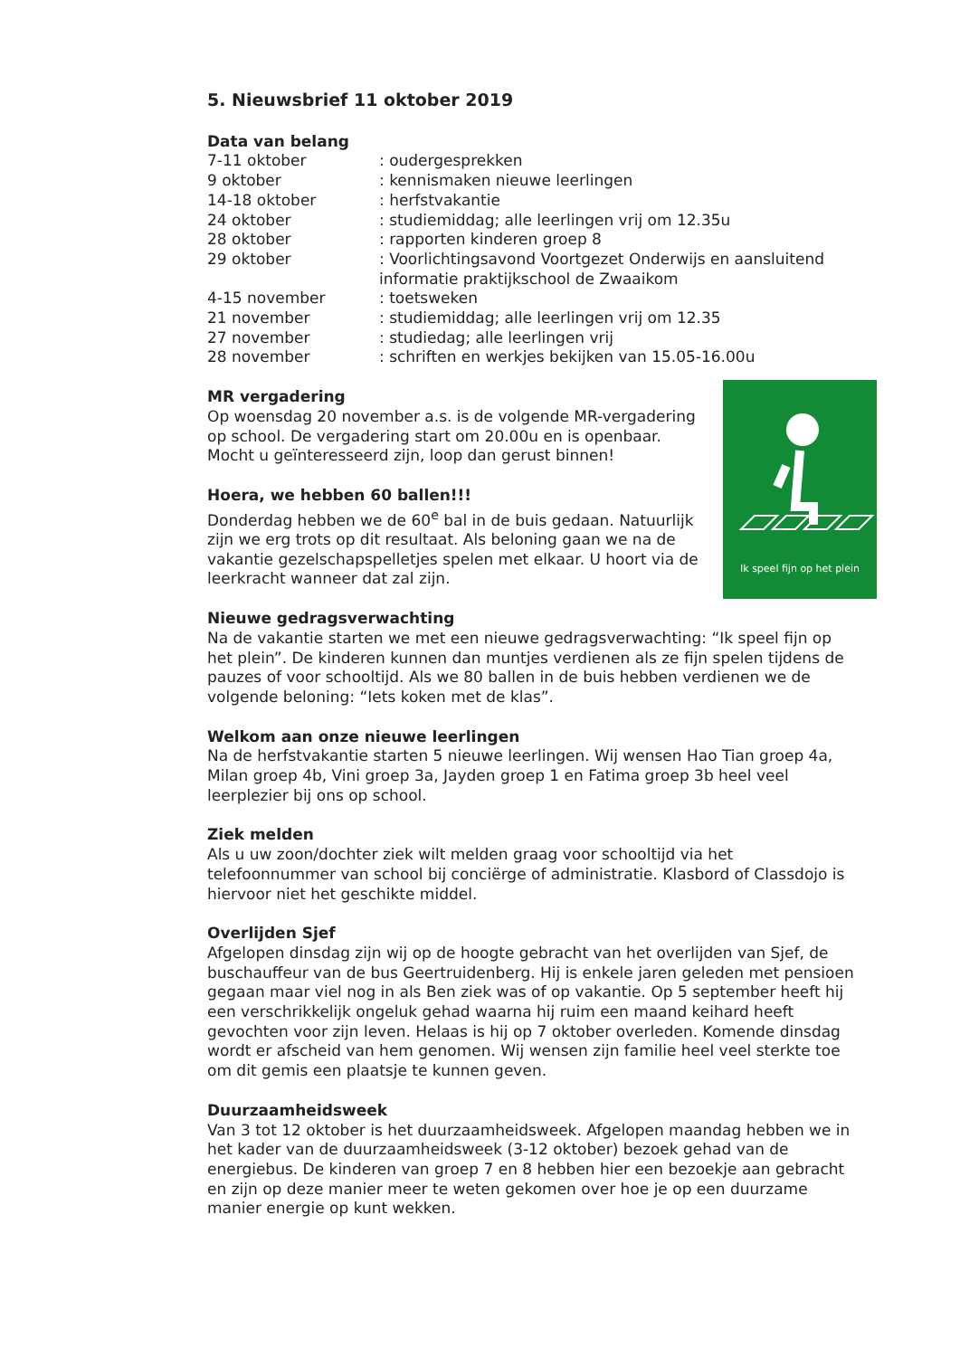5. Nieuwsbrief 11 oktober 2019
Data van belang
| 7-11 oktober | : oudergesprekken |
| 9 oktober | : kennismaken nieuwe leerlingen |
| 14-18 oktober | : herfstvakantie |
| 24 oktober | : studiemiddag; alle leerlingen vrij om 12.35u |
| 28 oktober | : rapporten kinderen groep 8 |
| 29 oktober | : Voorlichtingsavond Voortgezet Onderwijs en aansluitend informatie praktijkschool de Zwaaikom |
| 4-15 november | : toetsweken |
| 21 november | : studiemiddag; alle leerlingen vrij om 12.35 |
| 27 november | : studiedag; alle leerlingen vrij |
| 28 november | : schriften en werkjes bekijken van 15.05-16.00u |
Ik speel fijn op het plein
MR vergadering
Op woensdag 20 november a.s. is de volgende MR-vergadering op school. De vergadering start om 20.00u en is openbaar. Mocht u geïnteresseerd zijn, loop dan gerust binnen!
Hoera, we hebben 60 ballen!!!
Donderdag hebben we de 60<sup>e</sup> bal in de buis gedaan. Natuurlijk zijn we erg trots op dit resultaat. Als beloning gaan we na de vakantie gezelschapspelletjes spelen met elkaar. U hoort via de leerkracht wanneer dat zal zijn.
Nieuwe gedragsverwachting
Na de vakantie starten we met een nieuwe gedragsverwachting: “Ik speel fijn op het plein”. De kinderen kunnen dan muntjes verdienen als ze fijn spelen tijdens de pauzes of voor schooltijd. Als we 80 ballen in de buis hebben verdienen we de volgende beloning: “Iets koken met de klas”.
Welkom aan onze nieuwe leerlingen
Na de herfstvakantie starten 5 nieuwe leerlingen. Wij wensen Hao Tian groep 4a, Milan groep 4b, Vini groep 3a, Jayden groep 1 en Fatima groep 3b heel veel leerplezier bij ons op school.
Ziek melden
Als u uw zoon/dochter ziek wilt melden graag voor schooltijd via het telefoonnummer van school bij conciërge of administratie. Klasbord of Classdojo is hiervoor niet het geschikte middel.
Overlijden Sjef
Afgelopen dinsdag zijn wij op de hoogte gebracht van het overlijden van Sjef, de buschauffeur van de bus Geertruidenberg. Hij is enkele jaren geleden met pensioen gegaan maar viel nog in als Ben ziek was of op vakantie. Op 5 september heeft hij een verschrikkelijk ongeluk gehad waarna hij ruim een maand keihard heeft gevochten voor zijn leven. Helaas is hij op 7 oktober overleden. Komende dinsdag wordt er afscheid van hem genomen. Wij wensen zijn familie heel veel sterkte toe om dit gemis een plaatsje te kunnen geven.
Duurzaamheidsweek
Van 3 tot 12 oktober is het duurzaamheidsweek. Afgelopen maandag hebben we in het kader van de duurzaamheidsweek (3-12 oktober) bezoek gehad van de energiebus. De kinderen van groep 7 en 8 hebben hier een bezoekje aan gebracht en zijn op deze manier meer te weten gekomen over hoe je op een duurzame manier energie op kunt wekken.